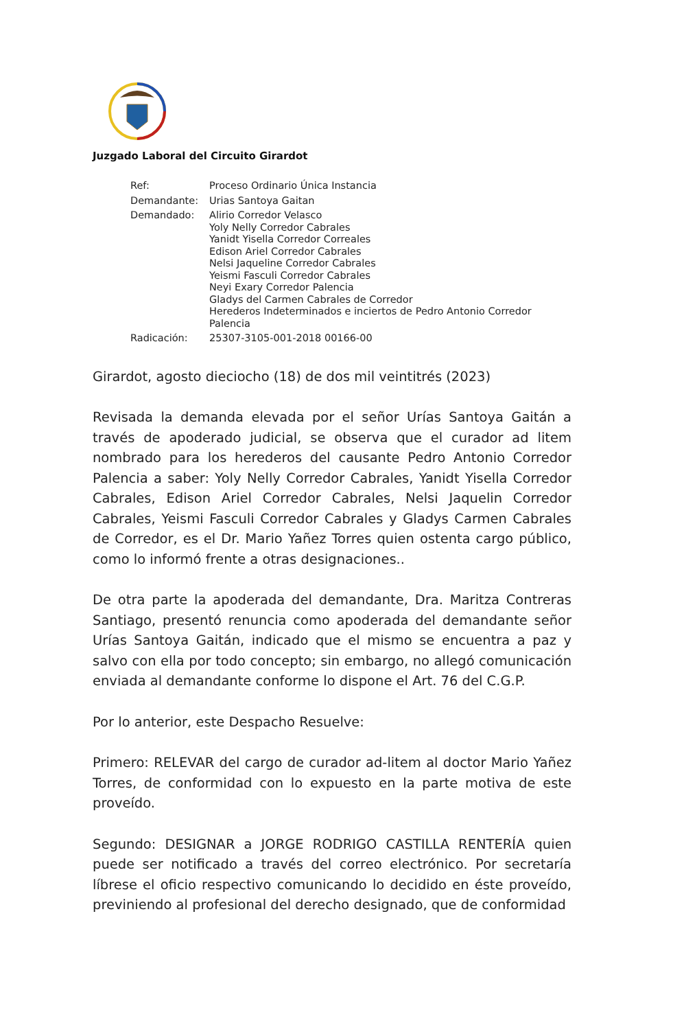Juzgado Laboral del Circuito Girardot
| Ref: | Proceso Ordinario Única Instancia |
| Demandante: | Urias Santoya Gaitan |
| Demandado: | Alirio Corredor Velasco Yoly Nelly Corredor Cabrales Yanidt Yisella Corredor Correales Edison Ariel Corredor Cabrales Nelsi Jaqueline Corredor Cabrales Yeismi Fasculi Corredor Cabrales Neyi Exary Corredor Palencia Gladys del Carmen Cabrales de Corredor Herederos Indeterminados e inciertos de Pedro Antonio Corredor Palencia |
| Radicación: | 25307-3105-001-2018 00166-00 |
Girardot, agosto dieciocho (18) de dos mil veintitrés (2023)
Revisada la demanda elevada por el señor Urías Santoya Gaitán a través de apoderado judicial, se observa que el curador ad litem nombrado para los herederos del causante Pedro Antonio Corredor Palencia a saber: Yoly Nelly Corredor Cabrales, Yanidt Yisella Corredor Cabrales, Edison Ariel Corredor Cabrales, Nelsi Jaquelin Corredor Cabrales, Yeismi Fasculi Corredor Cabrales y Gladys Carmen Cabrales de Corredor, es el Dr. Mario Yañez Torres quien ostenta cargo público, como lo informó frente a otras designaciones..
De otra parte la apoderada del demandante, Dra. Maritza Contreras Santiago, presentó renuncia como apoderada del demandante señor Urías Santoya Gaitán, indicado que el mismo se encuentra a paz y salvo con ella por todo concepto; sin embargo, no allegó comunicación enviada al demandante conforme lo dispone el Art. 76 del C.G.P.
Por lo anterior, este Despacho Resuelve:
Primero: RELEVAR del cargo de curador ad-litem al doctor Mario Yañez Torres, de conformidad con lo expuesto en la parte motiva de este proveído.
Segundo: DESIGNAR a JORGE RODRIGO CASTILLA RENTERÍA quien puede ser notificado a través del correo electrónico. Por secretaría líbrese el oficio respectivo comunicando lo decidido en éste proveído, previniendo al profesional del derecho designado, que de conformidad